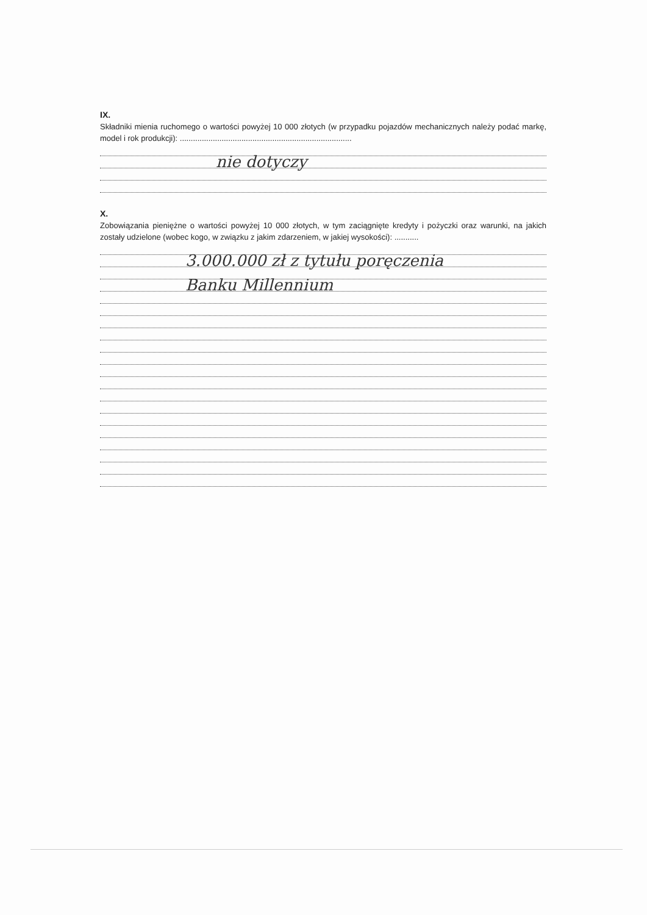IX.
Składniki mienia ruchomego o wartości powyżej 10 000 złotych (w przypadku pojazdów mechanicznych należy podać markę, model i rok produkcji): ..............................................................................
nie dotyczy
X.
Zobowiązania pieniężne o wartości powyżej 10 000 złotych, w tym zaciągnięte kredyty i pożyczki oraz warunki, na jakich zostały udzielone (wobec kogo, w związku z jakim zdarzeniem, w jakiej wysokości): ...........
3.000.000 zł z tytułu poręczenia
Banku Millennium